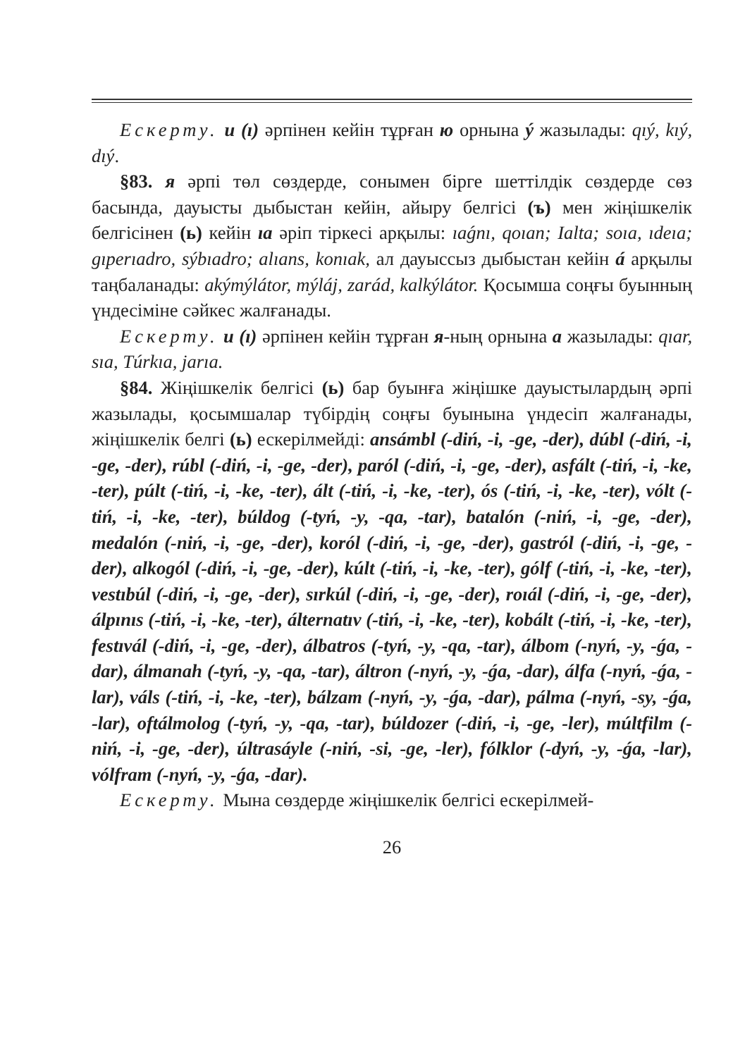Ескерту. и (ı) әрпінен кейін тұрған ю орнына ý жазылады: qıý, kıý, dıý.
§83. я әрпі төл сөздерде, сонымен бірге шеттілдік сөздерде сөз басында, дауысты дыбыстан кейін, айыру белгісі (ъ) мен жіңішкелік белгісінен (ь) кейін ıa әріп тіркесі арқылы: ıaǵnı, qoıan; Ialta; soıa, ıdeıa; gıperıadro, sýbıadro; alıans, konıak, ал дауыссыз дыбыстан кейін á арқылы таңбаланады: akýmýlátor, mýláj, zarád, kalkýlátor. Қосымша соңғы буынның үндесіміне сәйкес жалғанады.
Ескерту. и (ı) әрпінен кейін тұрған я-ның орнына a жазылады: qıar, sıa, Túrkıa, jarıa.
§84. Жіңішкелік белгісі (ь) бар буынға жіңішке дауыстылардың әрпі жазылады, қосымшалар түбірдің соңғы буынына үндесіп жалғанады, жіңішкелік белгі (ь) ескерілмейді: ansámbl (-diń, -i, -ge, -der), dúbl (-diń, -i, -ge, -der), rúbl (-diń, -i, -ge, -der), paról (-diń, -i, -ge, -der), asfált (-tiń, -i, -ke, -ter), púlt (-tiń, -i, -ke, -ter), ált (-tiń, -i, -ke, -ter), ós (-tiń, -i, -ke, -ter), vólt (-tiń, -i, -ke, -ter), búldog (-tyń, -y, -qa, -tar), batalón (-niń, -i, -ge, -der), medalón (-niń, -i, -ge, -der), koról (-diń, -i, -ge, -der), gastról (-diń, -i, -ge, -der), alkogól (-diń, -i, -ge, -der), kúlt (-tiń, -i, -ke, -ter), gólf (-tiń, -i, -ke, -ter), vestıbúl (-diń, -i, -ge, -der), sırkúl (-diń, -i, -ge, -der), roıál (-diń, -i, -ge, -der), álpınıs (-tiń, -i, -ke, -ter), álternatıv (-tiń, -i, -ke, -ter), kobált (-tiń, -i, -ke, -ter), festıvál (-diń, -i, -ge, -der), álbatros (-tyń, -y, -qa, -tar), álbom (-nyń, -y, -ǵa, -dar), álmanah (-tyń, -y, -qa, -tar), áltron (-nyń, -y, -ǵa, -dar), álfa (-nyń, -ǵa, -lar), váls (-tiń, -i, -ke, -ter), bálzam (-nyń, -y, -ǵa, -dar), pálma (-nyń, -sy, -ǵa, -lar), oftálmolog (-tyń, -y, -qa, -tar), búldozer (-diń, -i, -ge, -ler), múltfilm (-niń, -i, -ge, -der), últrasáyle (-niń, -si, -ge, -ler), fólklor (-dyń, -y, -ǵa, -lar), vólfram (-nyń, -y, -ǵa, -dar).
Ескерту. Мына сөздерде жіңішкелік белгісі ескерілмей-
26